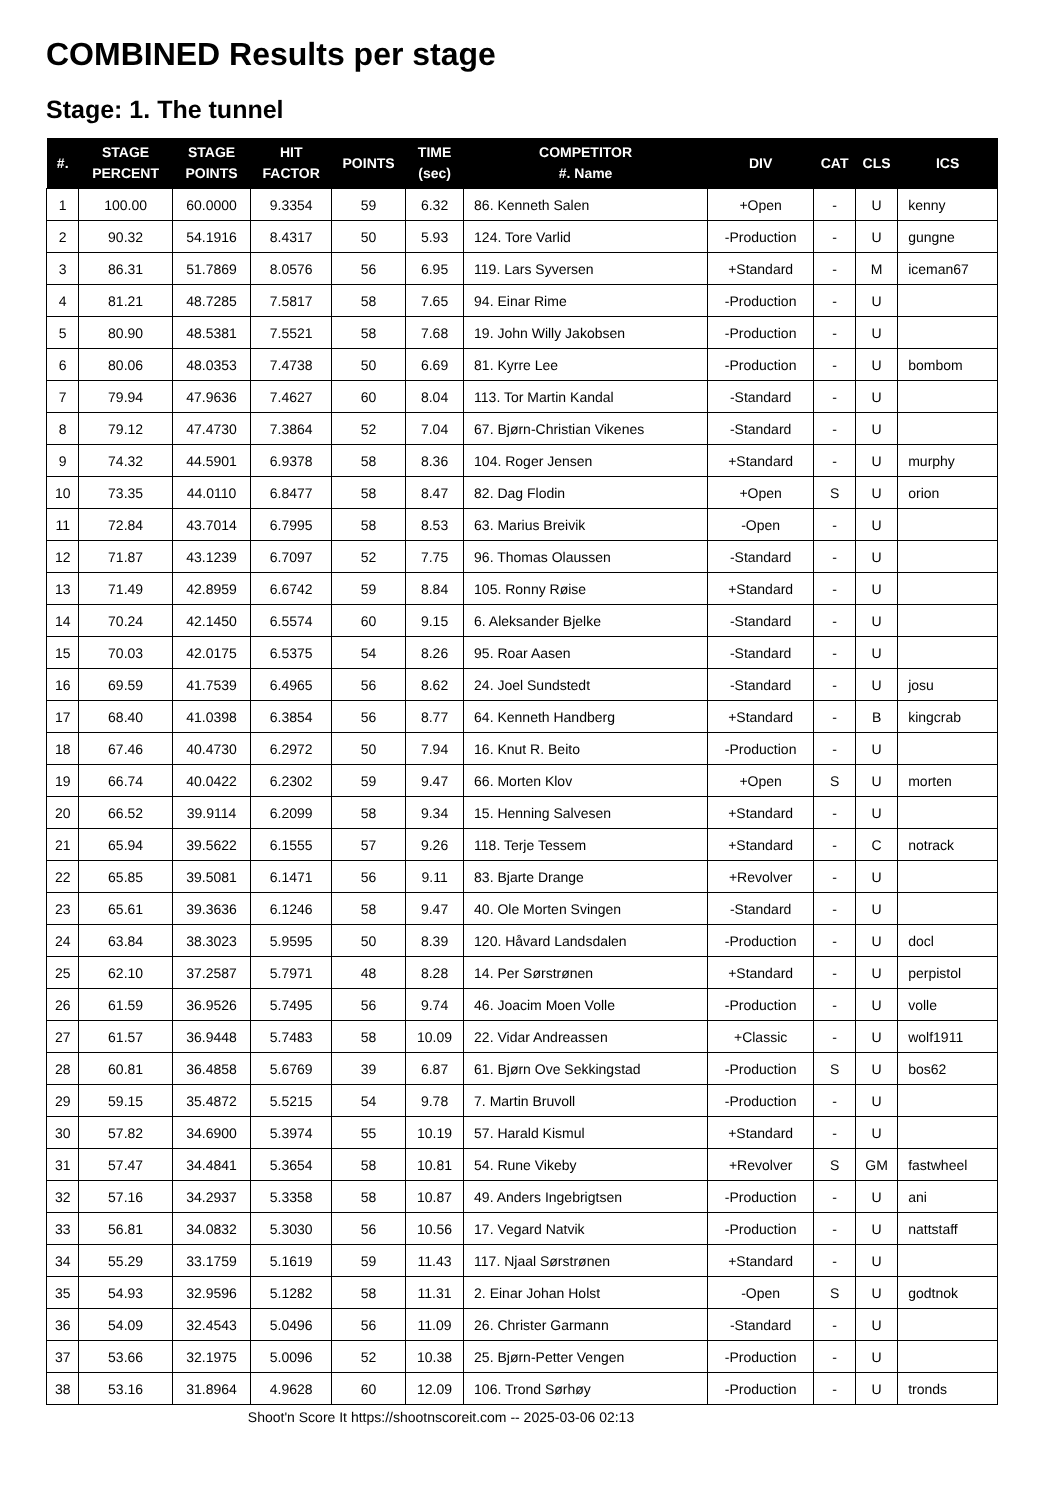COMBINED Results per stage
Stage: 1. The tunnel
| #. | STAGE PERCENT | STAGE POINTS | HIT FACTOR | POINTS | TIME (sec) | COMPETITOR #. Name | DIV | CAT | CLS | ICS |
| --- | --- | --- | --- | --- | --- | --- | --- | --- | --- | --- |
| 1 | 100.00 | 60.0000 | 9.3354 | 59 | 6.32 | 86. Kenneth Salen | +Open | - | U | kenny |
| 2 | 90.32 | 54.1916 | 8.4317 | 50 | 5.93 | 124. Tore Varlid | -Production | - | U | gungne |
| 3 | 86.31 | 51.7869 | 8.0576 | 56 | 6.95 | 119. Lars Syversen | +Standard | - | M | iceman67 |
| 4 | 81.21 | 48.7285 | 7.5817 | 58 | 7.65 | 94. Einar Rime | -Production | - | U | |
| 5 | 80.90 | 48.5381 | 7.5521 | 58 | 7.68 | 19. John Willy Jakobsen | -Production | - | U | |
| 6 | 80.06 | 48.0353 | 7.4738 | 50 | 6.69 | 81. Kyrre Lee | -Production | - | U | bombom |
| 7 | 79.94 | 47.9636 | 7.4627 | 60 | 8.04 | 113. Tor Martin Kandal | -Standard | - | U | |
| 8 | 79.12 | 47.4730 | 7.3864 | 52 | 7.04 | 67. Bjørn-Christian Vikenes | -Standard | - | U | |
| 9 | 74.32 | 44.5901 | 6.9378 | 58 | 8.36 | 104. Roger Jensen | +Standard | - | U | murphy |
| 10 | 73.35 | 44.0110 | 6.8477 | 58 | 8.47 | 82. Dag Flodin | +Open | S | U | orion |
| 11 | 72.84 | 43.7014 | 6.7995 | 58 | 8.53 | 63. Marius Breivik | -Open | - | U | |
| 12 | 71.87 | 43.1239 | 6.7097 | 52 | 7.75 | 96. Thomas Olaussen | -Standard | - | U | |
| 13 | 71.49 | 42.8959 | 6.6742 | 59 | 8.84 | 105. Ronny Røise | +Standard | - | U | |
| 14 | 70.24 | 42.1450 | 6.5574 | 60 | 9.15 | 6. Aleksander Bjelke | -Standard | - | U | |
| 15 | 70.03 | 42.0175 | 6.5375 | 54 | 8.26 | 95. Roar Aasen | -Standard | - | U | |
| 16 | 69.59 | 41.7539 | 6.4965 | 56 | 8.62 | 24. Joel Sundstedt | -Standard | - | U | josu |
| 17 | 68.40 | 41.0398 | 6.3854 | 56 | 8.77 | 64. Kenneth Handberg | +Standard | - | B | kingcrab |
| 18 | 67.46 | 40.4730 | 6.2972 | 50 | 7.94 | 16. Knut R. Beito | -Production | - | U | |
| 19 | 66.74 | 40.0422 | 6.2302 | 59 | 9.47 | 66. Morten Klov | +Open | S | U | morten |
| 20 | 66.52 | 39.9114 | 6.2099 | 58 | 9.34 | 15. Henning Salvesen | +Standard | - | U | |
| 21 | 65.94 | 39.5622 | 6.1555 | 57 | 9.26 | 118. Terje Tessem | +Standard | - | C | notrack |
| 22 | 65.85 | 39.5081 | 6.1471 | 56 | 9.11 | 83. Bjarte Drange | +Revolver | - | U | |
| 23 | 65.61 | 39.3636 | 6.1246 | 58 | 9.47 | 40. Ole Morten Svingen | -Standard | - | U | |
| 24 | 63.84 | 38.3023 | 5.9595 | 50 | 8.39 | 120. Håvard Landsdalen | -Production | - | U | docl |
| 25 | 62.10 | 37.2587 | 5.7971 | 48 | 8.28 | 14. Per Sørstrønen | +Standard | - | U | perpistol |
| 26 | 61.59 | 36.9526 | 5.7495 | 56 | 9.74 | 46. Joacim Moen Volle | -Production | - | U | volle |
| 27 | 61.57 | 36.9448 | 5.7483 | 58 | 10.09 | 22. Vidar Andreassen | +Classic | - | U | wolf1911 |
| 28 | 60.81 | 36.4858 | 5.6769 | 39 | 6.87 | 61. Bjørn Ove Sekkingstad | -Production | S | U | bos62 |
| 29 | 59.15 | 35.4872 | 5.5215 | 54 | 9.78 | 7. Martin Bruvoll | -Production | - | U | |
| 30 | 57.82 | 34.6900 | 5.3974 | 55 | 10.19 | 57. Harald Kismul | +Standard | - | U | |
| 31 | 57.47 | 34.4841 | 5.3654 | 58 | 10.81 | 54. Rune Vikeby | +Revolver | S | GM | fastwheel |
| 32 | 57.16 | 34.2937 | 5.3358 | 58 | 10.87 | 49. Anders Ingebrigtsen | -Production | - | U | ani |
| 33 | 56.81 | 34.0832 | 5.3030 | 56 | 10.56 | 17. Vegard Natvik | -Production | - | U | nattstaff |
| 34 | 55.29 | 33.1759 | 5.1619 | 59 | 11.43 | 117. Njaal Sørstrønen | +Standard | - | U | |
| 35 | 54.93 | 32.9596 | 5.1282 | 58 | 11.31 | 2. Einar Johan Holst | -Open | S | U | godtnok |
| 36 | 54.09 | 32.4543 | 5.0496 | 56 | 11.09 | 26. Christer Garmann | -Standard | - | U | |
| 37 | 53.66 | 32.1975 | 5.0096 | 52 | 10.38 | 25. Bjørn-Petter Vengen | -Production | - | U | |
| 38 | 53.16 | 31.8964 | 4.9628 | 60 | 12.09 | 106. Trond Sørhøy | -Production | - | U | tronds |
Shoot'n Score It https://shootnscoreit.com -- 2025-03-06 02:13